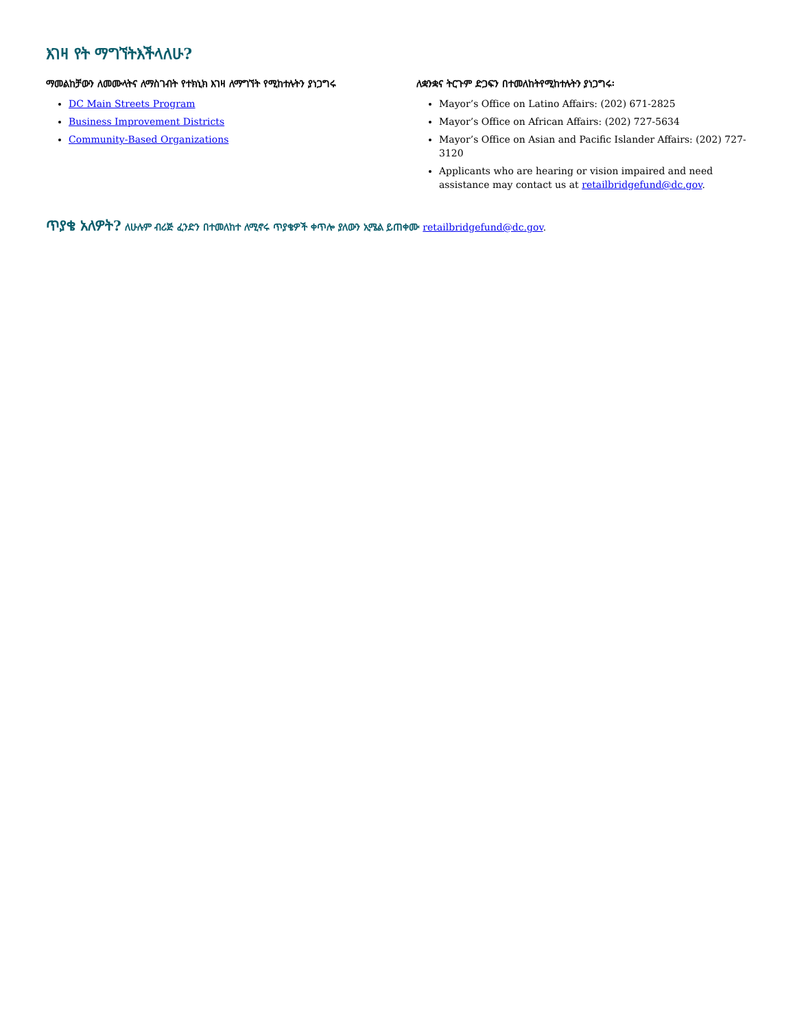እገዛ የት ማግኘትእችላለሁ?
ማመልከቻውን ለመሙላትና ለማስገብት የተክኒክ እገዛ ለማግኘት የሚከተሉትን ያነጋግሩ
DC Main Streets Program
Business Improvement Districts
Community-Based Organizations
ለቋንቋና ትርጉም ድጋፍን በተመለከትየሚከተሉትን ያነጋግሩ፡
Mayor’s Office on Latino Affairs: (202) 671-2825
Mayor’s Office on African Affairs: (202) 727-5634
Mayor’s Office on Asian and Pacific Islander Affairs: (202) 727-3120
Applicants who are hearing or vision impaired and need assistance may contact us at retailbridgefund@dc.gov.
ጥያቄ አለዎት? ለሁሉም ብሪጅ ፈንድን በተመለከተ ለሚኖሩ ጥያቄዎች ቀጥሎ ያለውን ኢሜል ይጠቀሙ retailbridgefund@dc.gov.